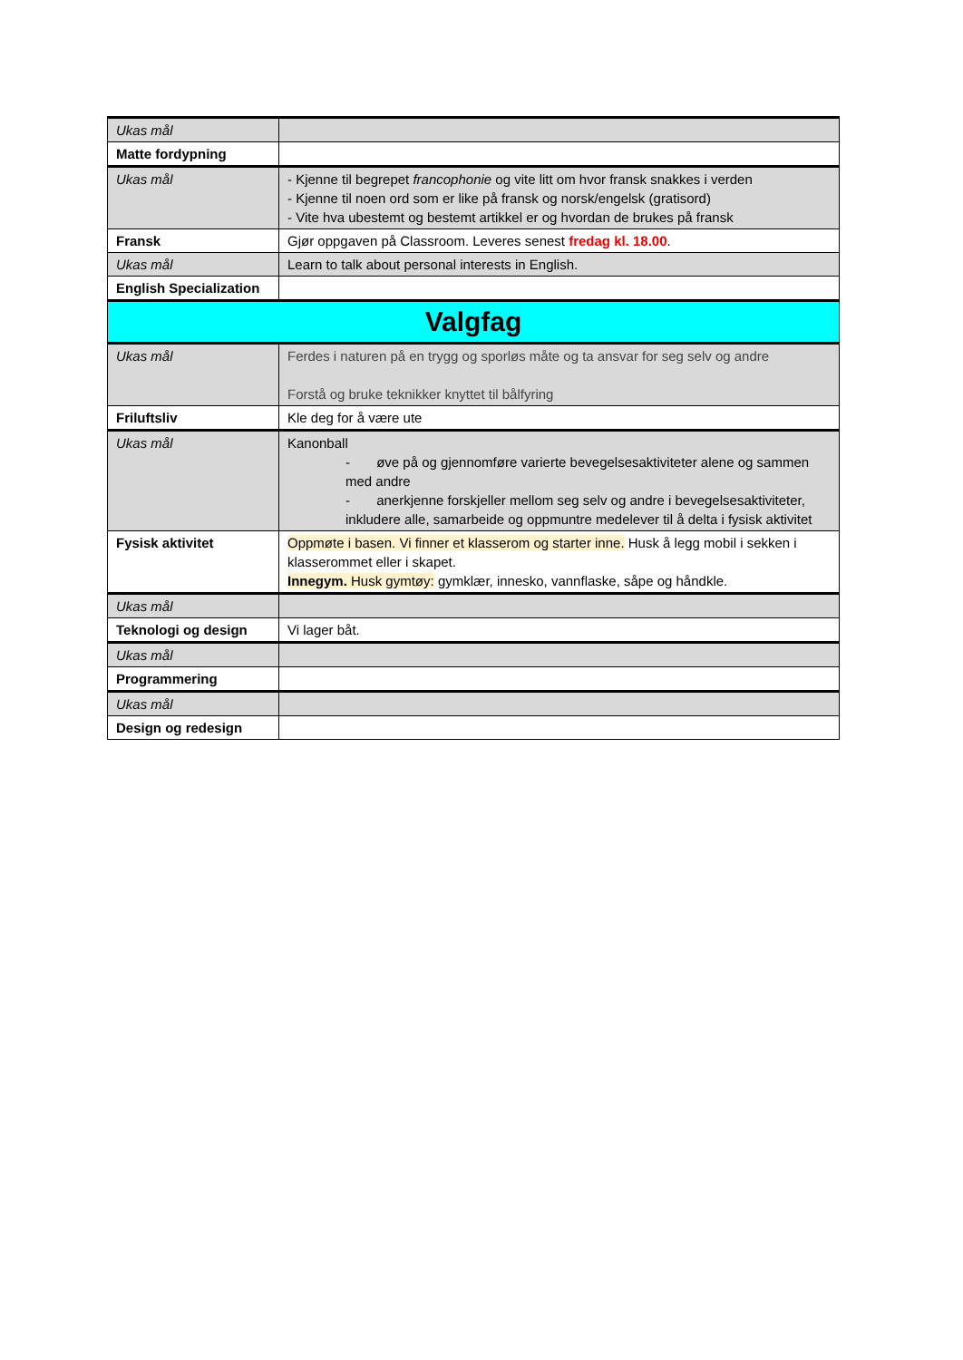| Ukas mål | |
| Matte fordypning | |
| Ukas mål | - Kjenne til begrepet francophonie og vite litt om hvor fransk snakkes i verden - Kjenne til noen ord som er like på fransk og norsk/engelsk (gratisord) - Vite hva ubestemt og bestemt artikkel er og hvordan de brukes på fransk |
| Fransk | Gjør oppgaven på Classroom. Leveres senest fredag kl. 18.00 . |
| Ukas mål | Learn to talk about personal interests in English. |
| English Specialization | |
| Valgfag | |
| Ukas mål | Ferdes i naturen på en trygg og sporløs måte og ta ansvar for seg selv og andre Forstå og bruke teknikker knyttet til bålfyring |
| Friluftsliv | Kle deg for å være ute |
| Ukas mål | Kanonball - øve på og gjennomføre varierte bevegelsesaktiviteter alene og sammen med andre - anerkjenne forskjeller mellom seg selv og andre i bevegelsesaktiviteter, inkludere alle, samarbeide og oppmuntre medelever til å delta i fysisk aktivitet |
| Fysisk aktivitet | Oppmøte i basen. Vi finner et klasserom og starter inne. Husk å legg mobil i sekken i klasserommet eller i skapet. Innegym. Husk gymtøy: gymklær, innesko, vannflaske, såpe og håndkle. |
| Ukas mål | |
| Teknologi og design | Vi lager båt. |
| Ukas mål | |
| Programmering | |
| Ukas mål | |
| Design og redesign | |